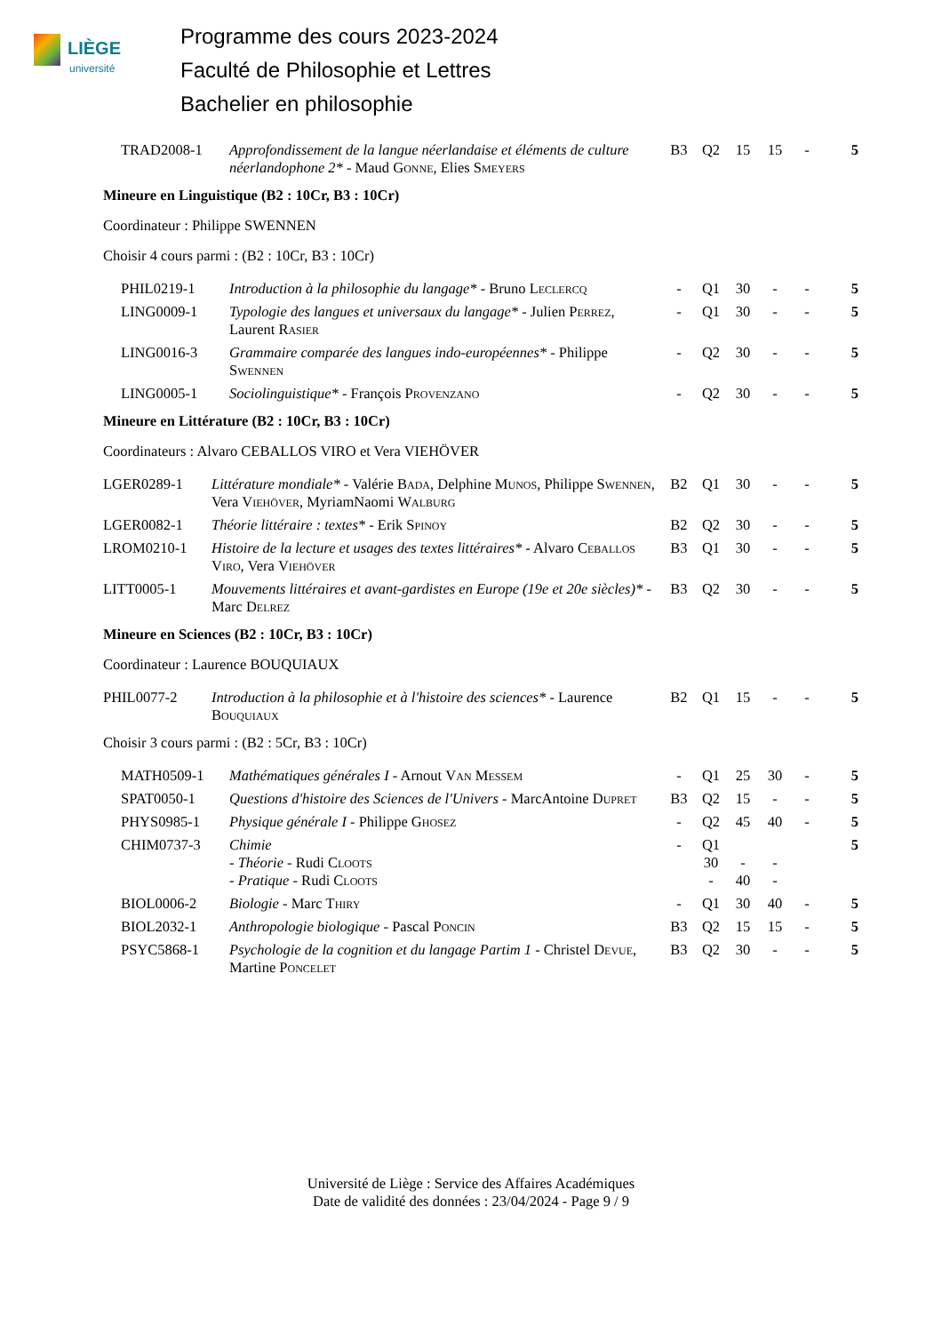LIÈGE
université
Programme des cours 2023-2024
Faculté de Philosophie et Lettres
Bachelier en philosophie
| TRAD2008-1 | Approfondissement de la langue néerlandaise et éléments de culture néerlandophone 2* - Maud Gonne , Elies Smeyers | B3 | Q2 | 15 | 15 | - | 5 |
Mineure en Linguistique (B2 : 10Cr, B3 : 10Cr)
Coordinateur : Philippe SWENNEN
Choisir 4 cours parmi : (B2 : 10Cr, B3 : 10Cr)
| PHIL0219-1 | Introduction à la philosophie du langage* - Bruno Leclercq | - | Q1 | 30 | - | - | 5 |
| LING0009-1 | Typologie des langues et universaux du langage* - Julien Perrez , Laurent Rasier | - | Q1 | 30 | - | - | 5 |
| LING0016-3 | Grammaire comparée des langues indo-européennes* - Philippe Swennen | - | Q2 | 30 | - | - | 5 |
| LING0005-1 | Sociolinguistique* - François Provenzano | - | Q2 | 30 | - | - | 5 |
Mineure en Littérature (B2 : 10Cr, B3 : 10Cr)
Coordinateurs : Alvaro CEBALLOS VIRO et Vera VIEHÖVER
| LGER0289-1 | Littérature mondiale* - Valérie Bada , Delphine Munos , Philippe Swennen , Vera Viehöver , MyriamNaomi Walburg | B2 | Q1 | 30 | - | - | 5 |
| LGER0082-1 | Théorie littéraire : textes* - Erik Spinoy | B2 | Q2 | 30 | - | - | 5 |
| LROM0210-1 | Histoire de la lecture et usages des textes littéraires* - Alvaro Ceballos Viro , Vera Viehöver | B3 | Q1 | 30 | - | - | 5 |
| LITT0005-1 | Mouvements littéraires et avant-gardistes en Europe (19e et 20e siècles)* - Marc Delrez | B3 | Q2 | 30 | - | - | 5 |
Mineure en Sciences (B2 : 10Cr, B3 : 10Cr)
Coordinateur : Laurence BOUQUIAUX
| PHIL0077-2 | Introduction à la philosophie et à l'histoire des sciences* - Laurence Bouquiaux | B2 | Q1 | 15 | - | - | 5 |
Choisir 3 cours parmi : (B2 : 5Cr, B3 : 10Cr)
| MATH0509-1 | Mathématiques générales I - Arnout Van Messem | - | Q1 | 25 | 30 | - | 5 |
| SPAT0050-1 | Questions d'histoire des Sciences de l'Univers - MarcAntoine Dupret | B3 | Q2 | 15 | - | - | 5 |
| PHYS0985-1 | Physique générale I - Philippe Ghosez | - | Q2 | 45 | 40 | - | 5 |
| CHIM0737-3 | Chimie - Théorie - Rudi Cloots - Pratique - Rudi Cloots | - | Q1 30 - | - 40 | - - | | 5 |
| BIOL0006-2 | Biologie - Marc Thiry | - | Q1 | 30 | 40 | - | 5 |
| BIOL2032-1 | Anthropologie biologique - Pascal Poncin | B3 | Q2 | 15 | 15 | - | 5 |
| PSYC5868-1 | Psychologie de la cognition et du langage Partim 1 - Christel Devue , Martine Poncelet | B3 | Q2 | 30 | - | - | 5 |
Université de Liège : Service des Affaires Académiques
Date de validité des données : 23/04/2024 - Page 9 / 9